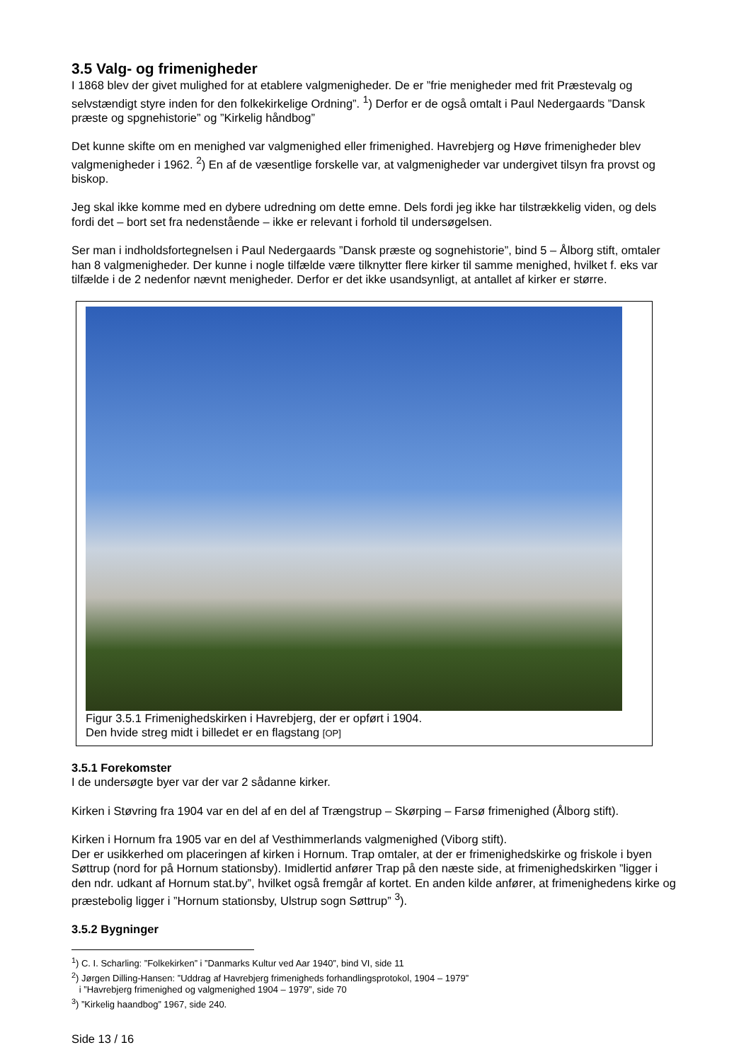3.5 Valg- og frimenigheder
I 1868 blev der givet mulighed for at etablere valgmenigheder. De er ”frie menigheder med frit Præstevalg og selvstændigt styre inden for den folkekirkelige Ordning”. <sup>1</sup>) Derfor er de også omtalt i Paul Nedergaards ”Dansk præste og spgnehistorie” og ”Kirkelig håndbog”
Det kunne skifte om en menighed var valgmenighed eller frimenighed. Havrebjerg og Høve frimenigheder blev valgmenigheder i 1962. <sup>2</sup>) En af de væsentlige forskelle var, at valgmenigheder var undergivet tilsyn fra provst og biskop.
Jeg skal ikke komme med en dybere udredning om dette emne. Dels fordi jeg ikke har tilstrækkelig viden, og dels fordi det – bort set fra nedenstående – ikke er relevant i forhold til undersøgelsen.
Ser man i indholdsfortegnelsen i Paul Nedergaards ”Dansk præste og sognehistorie”, bind 5 – Ålborg stift, omtaler han 8 valgmenigheder. Der kunne i nogle tilfælde være tilknytter flere kirker til samme menighed, hvilket f. eks var tilfælde i de 2 nedenfor nævnt menigheder. Derfor er det ikke usandsynligt, at antallet af kirker er større.
Figur 3.5.1 Frimenighedskirken i Havrebjerg, der er opført i 1904.
Den hvide streg midt i billedet er en flagstang [OP]
3.5.1 Forekomster
I de undersøgte byer var der var 2 sådanne kirker.
Kirken i Støvring fra 1904 var en del af en del af Trængstrup – Skørping – Farsø frimenighed (Ålborg stift).
Kirken i Hornum fra 1905 var en del af Vesthimmerlands valgmenighed (Viborg stift).
Der er usikkerhed om placeringen af kirken i Hornum. Trap omtaler, at der er frimenighedskirke og friskole i byen Søttrup (nord for på Hornum stationsby). Imidlertid anfører Trap på den næste side, at frimenighedskirken ”ligger i den ndr. udkant af Hornum stat.by”, hvilket også fremgår af kortet. En anden kilde anfører, at frimenighedens kirke og præstebolig ligger i ”Hornum stationsby, Ulstrup sogn Søttrup” <sup>3</sup>).
3.5.2 Bygninger
<sup>1</sup>) C. I. Scharling: ”Folkekirken” i ”Danmarks Kultur ved Aar 1940”, bind VI, side 11
<sup>2</sup>) Jørgen Dilling-Hansen: ”Uddrag af Havrebjerg frimenigheds forhandlingsprotokol, 1904 – 1979”
i ”Havrebjerg frimenighed og valgmenighed 1904 – 1979”, side 70
<sup>3</sup>) ”Kirkelig haandbog” 1967, side 240.
Side 13 / 16